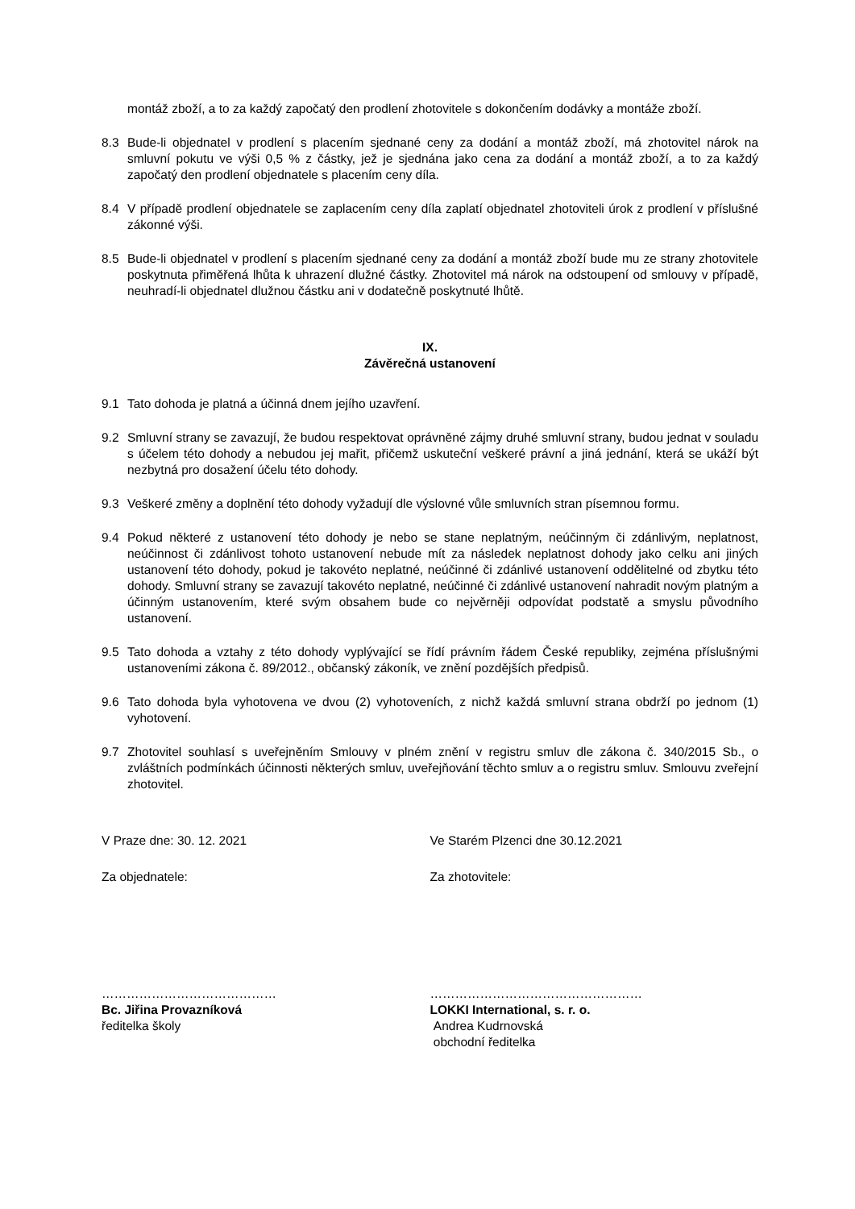montáž zboží, a to za každý započatý den prodlení zhotovitele s dokončením dodávky a montáže zboží.
8.3 Bude-li objednatel v prodlení s placením sjednané ceny za dodání a montáž zboží, má zhotovitel nárok na smluvní pokutu ve výši 0,5 % z částky, jež je sjednána jako cena za dodání a montáž zboží, a to za každý započatý den prodlení objednatele s placením ceny díla.
8.4 V případě prodlení objednatele se zaplacením ceny díla zaplatí objednatel zhotoviteli úrok z prodlení v příslušné zákonné výši.
8.5 Bude-li objednatel v prodlení s placením sjednané ceny za dodání a montáž zboží bude mu ze strany zhotovitele poskytnuta přiměřená lhůta k uhrazení dlužné částky. Zhotovitel má nárok na odstoupení od smlouvy v případě, neuhradí-li objednatel dlužnou částku ani v dodatečně poskytnuté lhůtě.
IX.
Závěrečná ustanovení
9.1 Tato dohoda je platná a účinná dnem jejího uzavření.
9.2 Smluvní strany se zavazují, že budou respektovat oprávněné zájmy druhé smluvní strany, budou jednat v souladu s účelem této dohody a nebudou jej mařit, přičemž uskuteční veškeré právní a jiná jednání, která se ukáží být nezbytná pro dosažení účelu této dohody.
9.3 Veškeré změny a doplnění této dohody vyžadují dle výslovné vůle smluvních stran písemnou formu.
9.4 Pokud některé z ustanovení této dohody je nebo se stane neplatným, neúčinným či zdánlivým, neplatnost, neúčinnost či zdánlivost tohoto ustanovení nebude mít za následek neplatnost dohody jako celku ani jiných ustanovení této dohody, pokud je takovéto neplatné, neúčinné či zdánlivé ustanovení oddělitelné od zbytku této dohody. Smluvní strany se zavazují takovéto neplatné, neúčinné či zdánlivé ustanovení nahradit novým platným a účinným ustanovením, které svým obsahem bude co nejvěrněji odpovídat podstatě a smyslu původního ustanovení.
9.5 Tato dohoda a vztahy z této dohody vyplývající se řídí právním řádem České republiky, zejména příslušnými ustanoveními zákona č. 89/2012., občanský zákoník, ve znění pozdějších předpisů.
9.6 Tato dohoda byla vyhotovena ve dvou (2) vyhotoveních, z nichž každá smluvní strana obdrží po jednom (1) vyhotovení.
9.7 Zhotovitel souhlasí s uveřejněním Smlouvy v plném znění v registru smluv dle zákona č. 340/2015 Sb., o zvláštních podmínkách účinnosti některých smluv, uveřejňování těchto smluv a o registru smluv. Smlouvu zveřejní zhotovitel.
V Praze dne: 30. 12. 2021
Za objednatele:
……………………………………
Bc. Jiřina Provazníková
ředitelka školy
Ve Starém Plzenci dne 30.12.2021
Za zhotovitele:
……………………………………………
LOKKI International, s. r. o.
Andrea Kudrnovská
obchodní ředitelka